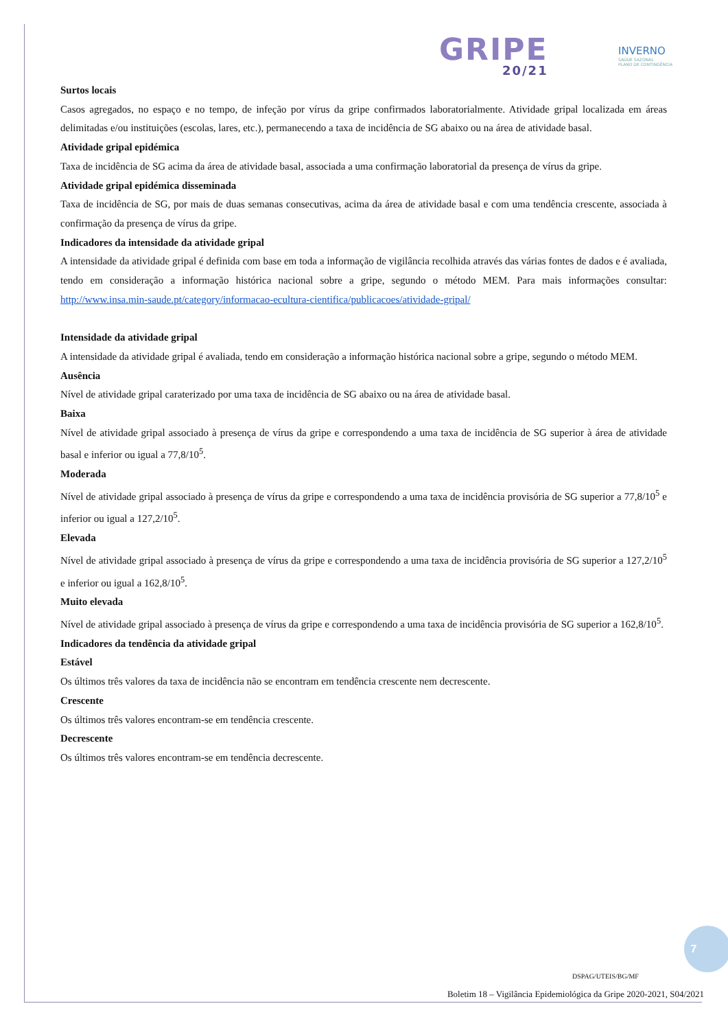GRIPE
20/21
INVERNO
SAÚDE SAZONAL
PLANO DE CONTINGÊNCIA
Surtos locais
Casos agregados, no espaço e no tempo, de infeção por vírus da gripe confirmados laboratorialmente. Atividade gripal localizada em áreas delimitadas e/ou instituições (escolas, lares, etc.), permanecendo a taxa de incidência de SG abaixo ou na área de atividade basal.
Atividade gripal epidémica
Taxa de incidência de SG acima da área de atividade basal, associada a uma confirmação laboratorial da presença de vírus da gripe.
Atividade gripal epidémica disseminada
Taxa de incidência de SG, por mais de duas semanas consecutivas, acima da área de atividade basal e com uma tendência crescente, associada à confirmação da presença de vírus da gripe.
Indicadores da intensidade da atividade gripal
A intensidade da atividade gripal é definida com base em toda a informação de vigilância recolhida através das várias fontes de dados e é avaliada, tendo em consideração a informação histórica nacional sobre a gripe, segundo o método MEM. Para mais informações consultar: http://www.insa.min-saude.pt/category/informacao-ecultura-cientifica/publicacoes/atividade-gripal/
Intensidade da atividade gripal
A intensidade da atividade gripal é avaliada, tendo em consideração a informação histórica nacional sobre a gripe, segundo o método MEM.
Ausência
Nível de atividade gripal caraterizado por uma taxa de incidência de SG abaixo ou na área de atividade basal.
Baixa
Nível de atividade gripal associado à presença de vírus da gripe e correspondendo a uma taxa de incidência de SG superior à área de atividade basal e inferior ou igual a 77,8/10<sup>5</sup>.
Moderada
Nível de atividade gripal associado à presença de vírus da gripe e correspondendo a uma taxa de incidência provisória de SG superior a 77,8/10<sup>5</sup> e inferior ou igual a 127,2/10<sup>5</sup>.
Elevada
Nível de atividade gripal associado à presença de vírus da gripe e correspondendo a uma taxa de incidência provisória de SG superior a 127,2/10<sup>5</sup> e inferior ou igual a 162,8/10<sup>5</sup>.
Muito elevada
Nível de atividade gripal associado à presença de vírus da gripe e correspondendo a uma taxa de incidência provisória de SG superior a 162,8/10<sup>5</sup>.
Indicadores da tendência da atividade gripal
Estável
Os últimos três valores da taxa de incidência não se encontram em tendência crescente nem decrescente.
Crescente
Os últimos três valores encontram-se em tendência crescente.
Decrescente
Os últimos três valores encontram-se em tendência decrescente.
7
DSPAG/UTEIS/BG/MF
Boletim 18 – Vigilância Epidemiológica da Gripe 2020-2021, S04/2021